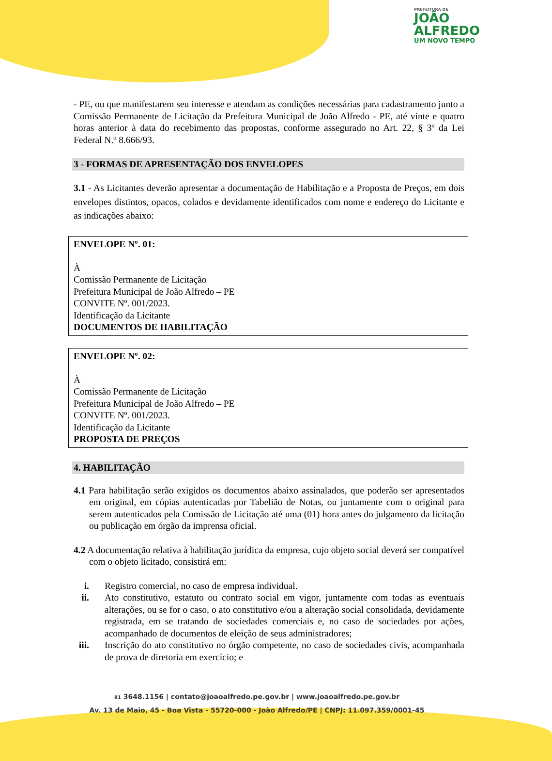PREFEITURA DE
JOÃO
ALFREDO
UM NOVO TEMPO
- PE, ou que manifestarem seu interesse e atendam as condições necessárias para cadastramento junto a Comissão Permanente de Licitação da Prefeitura Municipal de João Alfredo - PE, até vinte e quatro horas anterior à data do recebimento das propostas, conforme assegurado no Art. 22, § 3º da Lei Federal N.º 8.666/93.
3 - FORMAS DE APRESENTAÇÃO DOS ENVELOPES
3.1 - As Licitantes deverão apresentar a documentação de Habilitação e a Proposta de Preços, em dois envelopes distintos, opacos, colados e devidamente identificados com nome e endereço do Licitante e as indicações abaixo:
ENVELOPE Nº. 01:
À
Comissão Permanente de Licitação
Prefeitura Municipal de João Alfredo – PE
CONVITE Nº. 001/2023.
Identificação da Licitante
DOCUMENTOS DE HABILITAÇÃO
ENVELOPE Nº. 02:
À
Comissão Permanente de Licitação
Prefeitura Municipal de João Alfredo – PE
CONVITE Nº. 001/2023.
Identificação da Licitante
PROPOSTA DE PREÇOS
4. HABILITAÇÃO
4.1 Para habilitação serão exigidos os documentos abaixo assinalados, que poderão ser apresentados em original, em cópias autenticadas por Tabelião de Notas, ou juntamente com o original para serem autenticados pela Comissão de Licitação até uma (01) hora antes do julgamento da licitação ou publicação em órgão da imprensa oficial.
4.2 A documentação relativa à habilitação jurídica da empresa, cujo objeto social deverá ser compatível com o objeto licitado, consistirá em:
i. Registro comercial, no caso de empresa individual.
ii. Ato constitutivo, estatuto ou contrato social em vigor, juntamente com todas as eventuais alterações, ou se for o caso, o ato constitutivo e/ou a alteração social consolidada, devidamente registrada, em se tratando de sociedades comerciais e, no caso de sociedades por ações, acompanhado de documentos de eleição de seus administradores;
iii. Inscrição do ato constitutivo no órgão competente, no caso de sociedades civis, acompanhada de prova de diretoria em exercício; e
81 3648.1156 | contato@joaoalfredo.pe.gov.br | www.joaoalfredo.pe.gov.br
Av. 13 de Maio, 45 - Boa Vista - 55720-000 - João Alfredo/PE | CNPJ: 11.097.359/0001-45